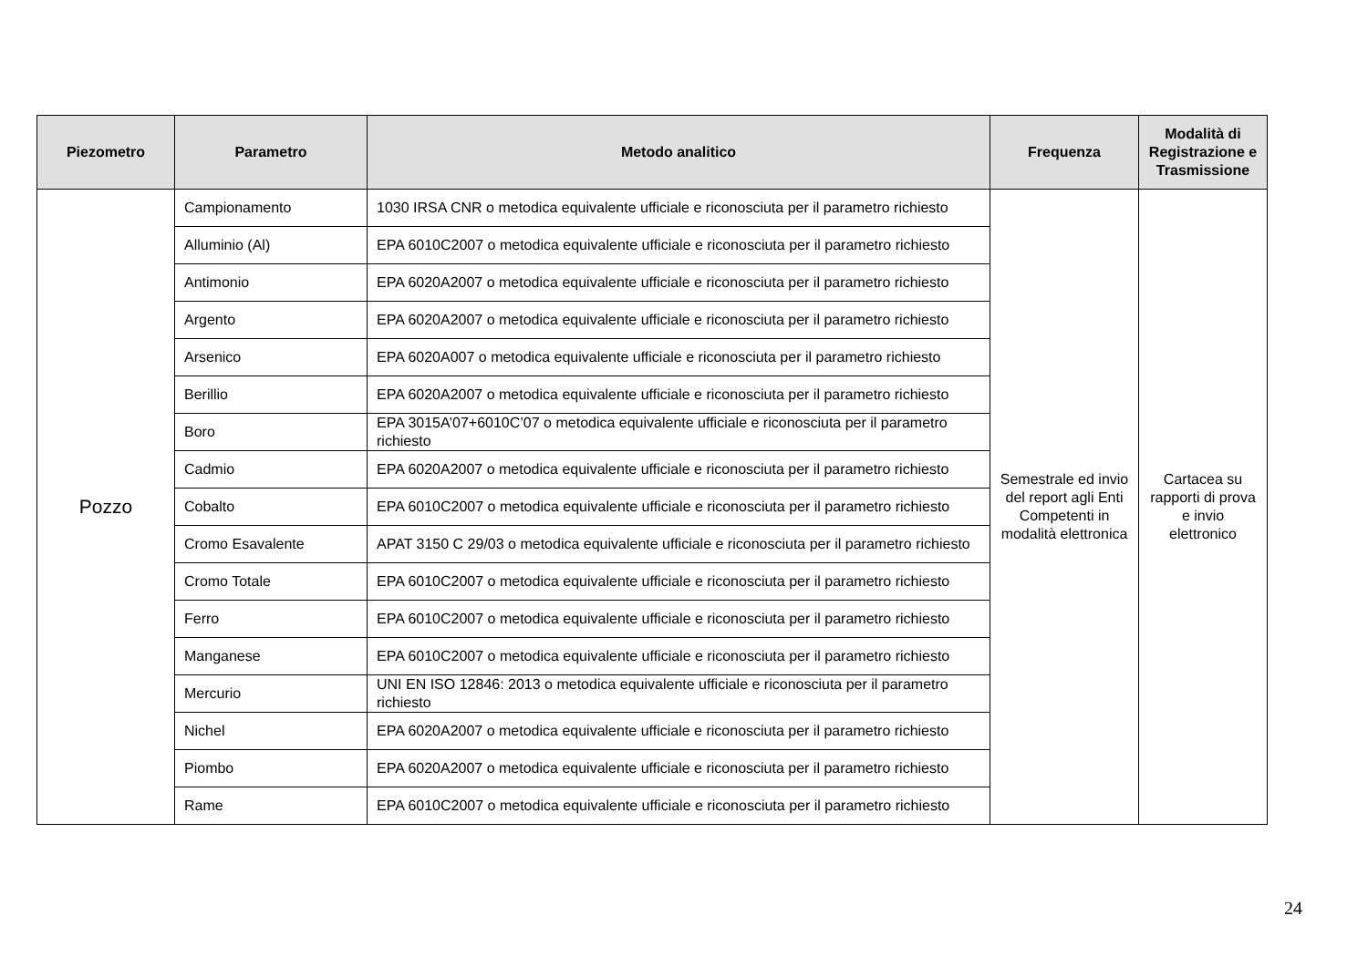| Piezometro | Parametro | Metodo analitico | Frequenza | Modalità di Registrazione e Trasmissione |
| --- | --- | --- | --- | --- |
| Pozzo | Campionamento | 1030 IRSA CNR o metodica equivalente ufficiale e riconosciuta per il parametro richiesto | Semestrale ed invio del report agli Enti Competenti in modalità elettronica | Cartacea su rapporti di prova e invio elettronico |
| | Alluminio (Al) | EPA 6010C2007 o metodica equivalente ufficiale e riconosciuta per il parametro richiesto | | |
| | Antimonio | EPA 6020A2007 o metodica equivalente ufficiale e riconosciuta per il parametro richiesto | | |
| | Argento | EPA 6020A2007 o metodica equivalente ufficiale e riconosciuta per il parametro richiesto | | |
| | Arsenico | EPA 6020A007 o metodica equivalente ufficiale e riconosciuta per il parametro richiesto | | |
| | Berillio | EPA 6020A2007 o metodica equivalente ufficiale e riconosciuta per il parametro richiesto | | |
| | Boro | EPA 3015A’07+6010C’07 o metodica equivalente ufficiale e riconosciuta per il parametro richiesto | | |
| | Cadmio | EPA 6020A2007 o metodica equivalente ufficiale e riconosciuta per il parametro richiesto | | |
| | Cobalto | EPA 6010C2007 o metodica equivalente ufficiale e riconosciuta per il parametro richiesto | | |
| | Cromo Esavalente | APAT 3150 C 29/03 o metodica equivalente ufficiale e riconosciuta per il parametro richiesto | | |
| | Cromo Totale | EPA 6010C2007 o metodica equivalente ufficiale e riconosciuta per il parametro richiesto | | |
| | Ferro | EPA 6010C2007 o metodica equivalente ufficiale e riconosciuta per il parametro richiesto | | |
| | Manganese | EPA 6010C2007 o metodica equivalente ufficiale e riconosciuta per il parametro richiesto | | |
| | Mercurio | UNI EN ISO 12846: 2013 o metodica equivalente ufficiale e riconosciuta per il parametro richiesto | | |
| | Nichel | EPA 6020A2007 o metodica equivalente ufficiale e riconosciuta per il parametro richiesto | | |
| | Piombo | EPA 6020A2007 o metodica equivalente ufficiale e riconosciuta per il parametro richiesto | | |
| | Rame | EPA 6010C2007 o metodica equivalente ufficiale e riconosciuta per il parametro richiesto | | |
24